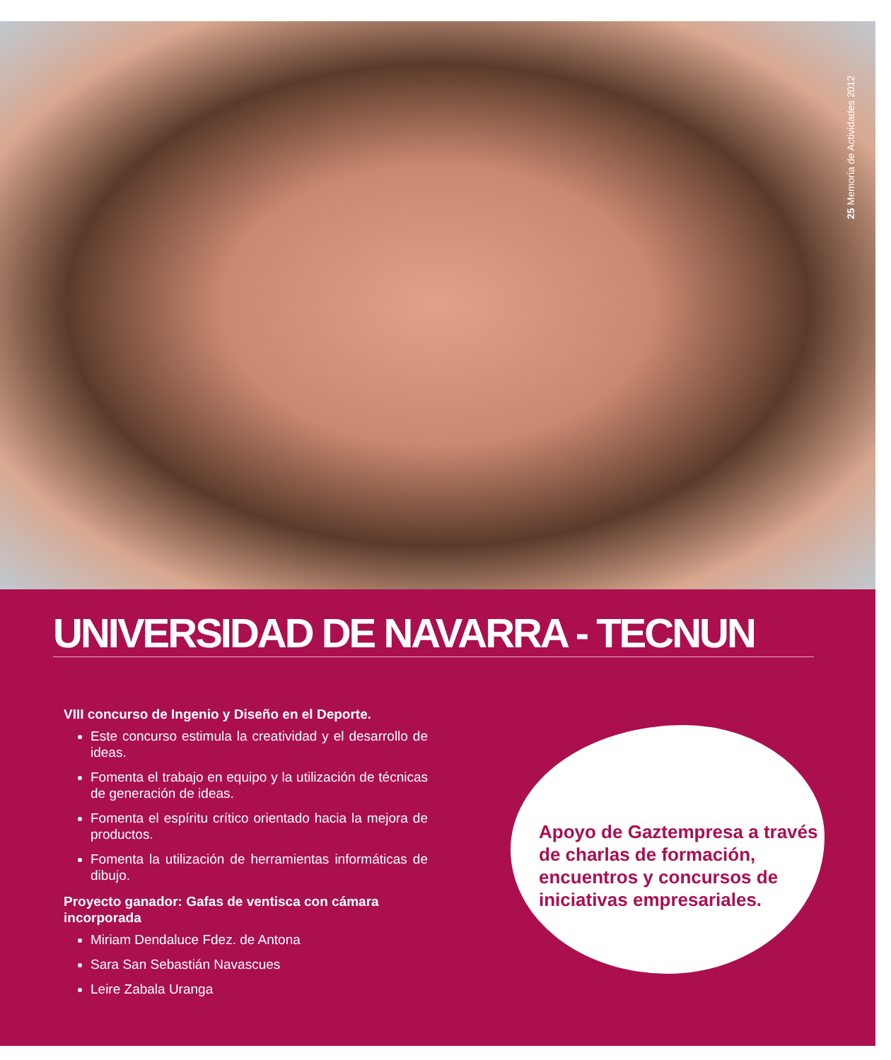25 Memoria de Actividades 2012
UNIVERSIDAD DE NAVARRA - TECNUN
VIII concurso de Ingenio y Diseño en el Deporte.
Este concurso estimula la creatividad y el desarrollo de ideas.
Fomenta el trabajo en equipo y la utilización de técnicas de generación de ideas.
Fomenta el espíritu crítico orientado hacia la mejora de productos.
Fomenta la utilización de herramientas informáticas de dibujo.
Proyecto ganador: Gafas de ventisca con cámara incorporada
Miriam Dendaluce Fdez. de Antona
Sara San Sebastián Navascues
Leire Zabala Uranga
Apoyo de Gaztempresa a través de charlas de formación, encuentros y concursos de iniciativas empresariales.